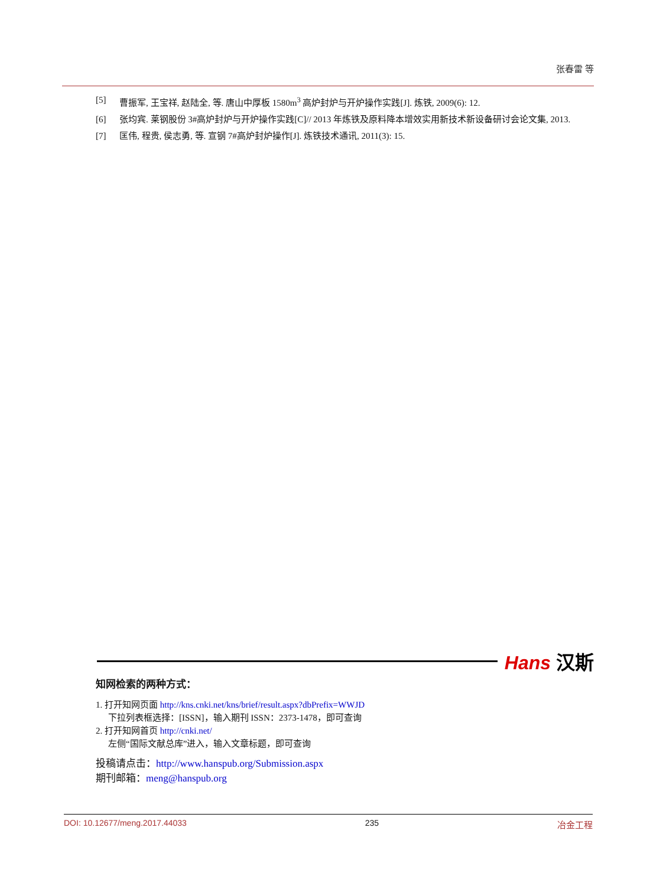张春雷 等
[5] 曹振军, 王宝祥, 赵陆全, 等. 唐山中厚板 1580m<sup>3</sup> 高炉封炉与开炉操作实践[J]. 炼铁, 2009(6): 12.
[6] 张均宾. 莱钢股份 3#高炉封炉与开炉操作实践[C]// 2013 年炼铁及原料降本增效实用新技术新设备研讨会论文集, 2013.
[7] 匡伟, 程贵, 侯志勇, 等. 宣钢 7#高炉封炉操作[J]. 炼铁技术通讯, 2011(3): 15.
Hans 汉斯
知网检索的两种方式：
1. 打开知网页面 http://kns.cnki.net/kns/brief/result.aspx?dbPrefix=WWJD
下拉列表框选择：[ISSN]，输入期刊 ISSN：2373-1478，即可查询
2. 打开知网首页 http://cnki.net/
左侧“国际文献总库”进入，输入文章标题，即可查询
投稿请点击：http://www.hanspub.org/Submission.aspx
期刊邮箱：meng@hanspub.org
DOI: 10.12677/meng.2017.44033 235 冶金工程